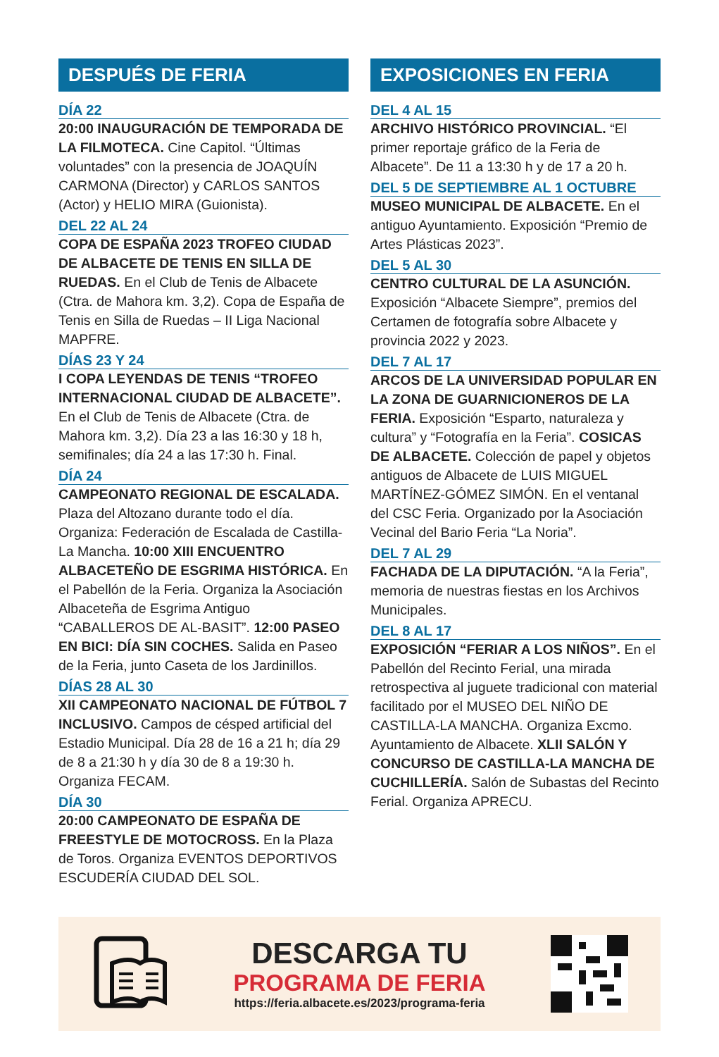DESPUÉS DE FERIA
DÍA 22
20:00 INAUGURACIÓN DE TEMPORADA DE LA FILMOTECA. Cine Capitol. “Últimas voluntades” con la presencia de JOAQUÍN CARMONA (Director) y CARLOS SANTOS (Actor) y HELIO MIRA (Guionista).
DEL 22 AL 24
COPA DE ESPAÑA 2023 TROFEO CIUDAD DE ALBACETE DE TENIS EN SILLA DE RUEDAS. En el Club de Tenis de Albacete (Ctra. de Mahora km. 3,2). Copa de España de Tenis en Silla de Ruedas – II Liga Nacional MAPFRE.
DÍAS 23 Y 24
I COPA LEYENDAS DE TENIS “TROFEO INTERNACIONAL CIUDAD DE ALBACETE”. En el Club de Tenis de Albacete (Ctra. de Mahora km. 3,2). Día 23 a las 16:30 y 18 h, semifinales; día 24 a las 17:30 h. Final.
DÍA 24
CAMPEONATO REGIONAL DE ESCALADA. Plaza del Altozano durante todo el día. Organiza: Federación de Escalada de Castilla-La Mancha. 10:00 XIII ENCUENTRO ALBACETEÑO DE ESGRIMA HISTÓRICA. En el Pabellón de la Feria. Organiza la Asociación Albaceteña de Esgrima Antiguo “CABALLEROS DE AL-BASIT”. 12:00 PASEO EN BICI: DÍA SIN COCHES. Salida en Paseo de la Feria, junto Caseta de los Jardinillos.
DÍAS 28 AL 30
XII CAMPEONATO NACIONAL DE FÚTBOL 7 INCLUSIVO. Campos de césped artificial del Estadio Municipal. Día 28 de 16 a 21 h; día 29 de 8 a 21:30 h y día 30 de 8 a 19:30 h. Organiza FECAM.
DÍA 30
20:00 CAMPEONATO DE ESPAÑA DE FREESTYLE DE MOTOCROSS. En la Plaza de Toros. Organiza EVENTOS DEPORTIVOS ESCUDERÍA CIUDAD DEL SOL.
EXPOSICIONES EN FERIA
DEL 4 AL 15
ARCHIVO HISTÓRICO PROVINCIAL. “El primer reportaje gráfico de la Feria de Albacete”. De 11 a 13:30 h y de 17 a 20 h.
DEL 5 DE SEPTIEMBRE AL 1 OCTUBRE
MUSEO MUNICIPAL DE ALBACETE. En el antiguo Ayuntamiento. Exposición “Premio de Artes Plásticas 2023”.
DEL 5 AL 30
CENTRO CULTURAL DE LA ASUNCIÓN. Exposición “Albacete Siempre”, premios del Certamen de fotografía sobre Albacete y provincia 2022 y 2023.
DEL 7 AL 17
ARCOS DE LA UNIVERSIDAD POPULAR EN LA ZONA DE GUARNICIONEROS DE LA FERIA. Exposición “Esparto, naturaleza y cultura” y “Fotografía en la Feria”. COSICAS DE ALBACETE. Colección de papel y objetos antiguos de Albacete de LUIS MIGUEL MARTÍNEZ-GÓMEZ SIMÓN. En el ventanal del CSC Feria. Organizado por la Asociación Vecinal del Bario Feria “La Noria”.
DEL 7 AL 29
FACHADA DE LA DIPUTACIÓN. “A la Feria”, memoria de nuestras fiestas en los Archivos Municipales.
DEL 8 AL 17
EXPOSICIÓN “FERIAR A LOS NIÑOS”. En el Pabellón del Recinto Ferial, una mirada retrospectiva al juguete tradicional con material facilitado por el MUSEO DEL NIÑO DE CASTILLA-LA MANCHA. Organiza Excmo. Ayuntamiento de Albacete. XLII SALÓN Y CONCURSO DE CASTILLA-LA MANCHA DE CUCHILLERÍA. Salón de Subastas del Recinto Ferial. Organiza APRECU.
DESCARGA TU
PROGRAMA DE FERIA
https://feria.albacete.es/2023/programa-feria